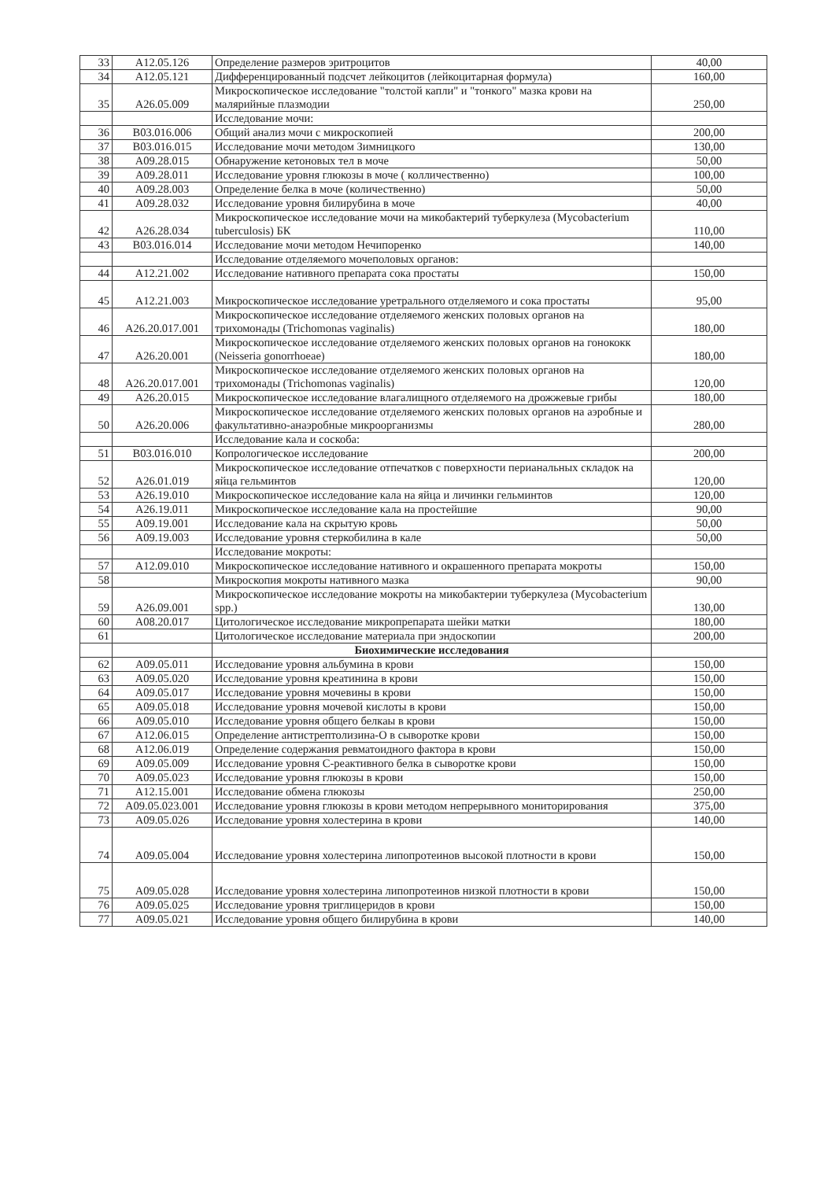| 33 | A12.05.126 | Определение размеров эритроцитов | 40,00 |
| 34 | A12.05.121 | Дифференцированный подсчет лейкоцитов (лейкоцитарная формула) | 160,00 |
| 35 | A26.05.009 | Микроскопическое исследование "толстой капли" и "тонкого" мазка крови на малярийные плазмодии | 250,00 |
| | | Исследование мочи: | |
| 36 | B03.016.006 | Общий анализ мочи с микроскопией | 200,00 |
| 37 | B03.016.015 | Исследование мочи методом Зимницкого | 130,00 |
| 38 | A09.28.015 | Обнаружение кетоновых тел в моче | 50,00 |
| 39 | A09.28.011 | Исследование уровня глюкозы в моче ( колличественно) | 100,00 |
| 40 | A09.28.003 | Определение белка в моче (количественно) | 50,00 |
| 41 | A09.28.032 | Исследование уровня билирубина в моче | 40,00 |
| 42 | A26.28.034 | Микроскопическое исследование мочи на микобактерий туберкулеза (Mycobacterium tuberculosis) БК | 110,00 |
| 43 | B03.016.014 | Исследование мочи методом Нечипоренко | 140,00 |
| | | Исследование отделяемого мочеполовых органов: | |
| 44 | A12.21.002 | Исследование нативного препарата сока простаты | 150,00 |
| 45 | A12.21.003 | Микроскопическое исследование уретрального отделяемого и сока простаты | 95,00 |
| 46 | A26.20.017.001 | Микроскопическое исследование отделяемого женских половых органов на трихомонады (Trichomonas vaginalis) | 180,00 |
| 47 | A26.20.001 | Микроскопическое исследование отделяемого женских половых органов на гонококк (Neisseria gonorrhoeae) | 180,00 |
| 48 | A26.20.017.001 | Микроскопическое исследование отделяемого женских половых органов на трихомонады (Trichomonas vaginalis) | 120,00 |
| 49 | A26.20.015 | Микроскопическое исследование влагалищного отделяемого на дрожжевые грибы | 180,00 |
| 50 | A26.20.006 | Микроскопическое исследование отделяемого женских половых органов на аэробные и факультативно-анаэробные микроорганизмы | 280,00 |
| | | Исследование кала и соскоба: | |
| 51 | B03.016.010 | Копрологическое исследование | 200,00 |
| 52 | A26.01.019 | Микроскопическое исследование отпечатков с поверхности перианальных складок на яйца гельминтов | 120,00 |
| 53 | A26.19.010 | Микроскопическое исследование кала на яйца и личинки гельминтов | 120,00 |
| 54 | A26.19.011 | Микроскопическое исследование кала на простейшие | 90,00 |
| 55 | A09.19.001 | Исследование кала на скрытую кровь | 50,00 |
| 56 | A09.19.003 | Исследование уровня стеркобилина в кале | 50,00 |
| | | Исследование мокроты: | |
| 57 | A12.09.010 | Микроскопическое исследование нативного и окрашенного препарата мокроты | 150,00 |
| 58 | | Микроскопия мокроты нативного мазка | 90,00 |
| 59 | A26.09.001 | Микроскопическое исследование мокроты на микобактерии туберкулеза (Mycobacterium spp.) | 130,00 |
| 60 | A08.20.017 | Цитологическое исследование микропрепарата шейки матки | 180,00 |
| 61 | | Цитологическое исследование материала при эндоскопии | 200,00 |
| | | Биохимические исследования | |
| 62 | A09.05.011 | Исследование уровня альбумина в крови | 150,00 |
| 63 | A09.05.020 | Исследование уровня креатинина в крови | 150,00 |
| 64 | A09.05.017 | Исследование уровня мочевины в крови | 150,00 |
| 65 | A09.05.018 | Исследование уровня мочевой кислоты в крови | 150,00 |
| 66 | A09.05.010 | Исследование уровня общего белкаы в крови | 150,00 |
| 67 | A12.06.015 | Определение антистрептолизина-О в сыворотке крови | 150,00 |
| 68 | A12.06.019 | Определение содержания ревматоидного фактора в крови | 150,00 |
| 69 | A09.05.009 | Исследование уровня С-реактивного белка в сыворотке крови | 150,00 |
| 70 | A09.05.023 | Исследование уровня глюкозы в крови | 150,00 |
| 71 | A12.15.001 | Исследование обмена глюкозы | 250,00 |
| 72 | A09.05.023.001 | Исследование уровня глюкозы в крови методом непрерывного мониторирования | 375,00 |
| 73 | A09.05.026 | Исследование уровня холестерина в крови | 140,00 |
| 74 | A09.05.004 | Исследование уровня холестерина липопротеинов высокой плотности в крови | 150,00 |
| 75 | A09.05.028 | Исследование уровня холестерина липопротеинов низкой плотности в крови | 150,00 |
| 76 | A09.05.025 | Исследование уровня триглицеридов в крови | 150,00 |
| 77 | A09.05.021 | Исследование уровня общего билирубина в крови | 140,00 |